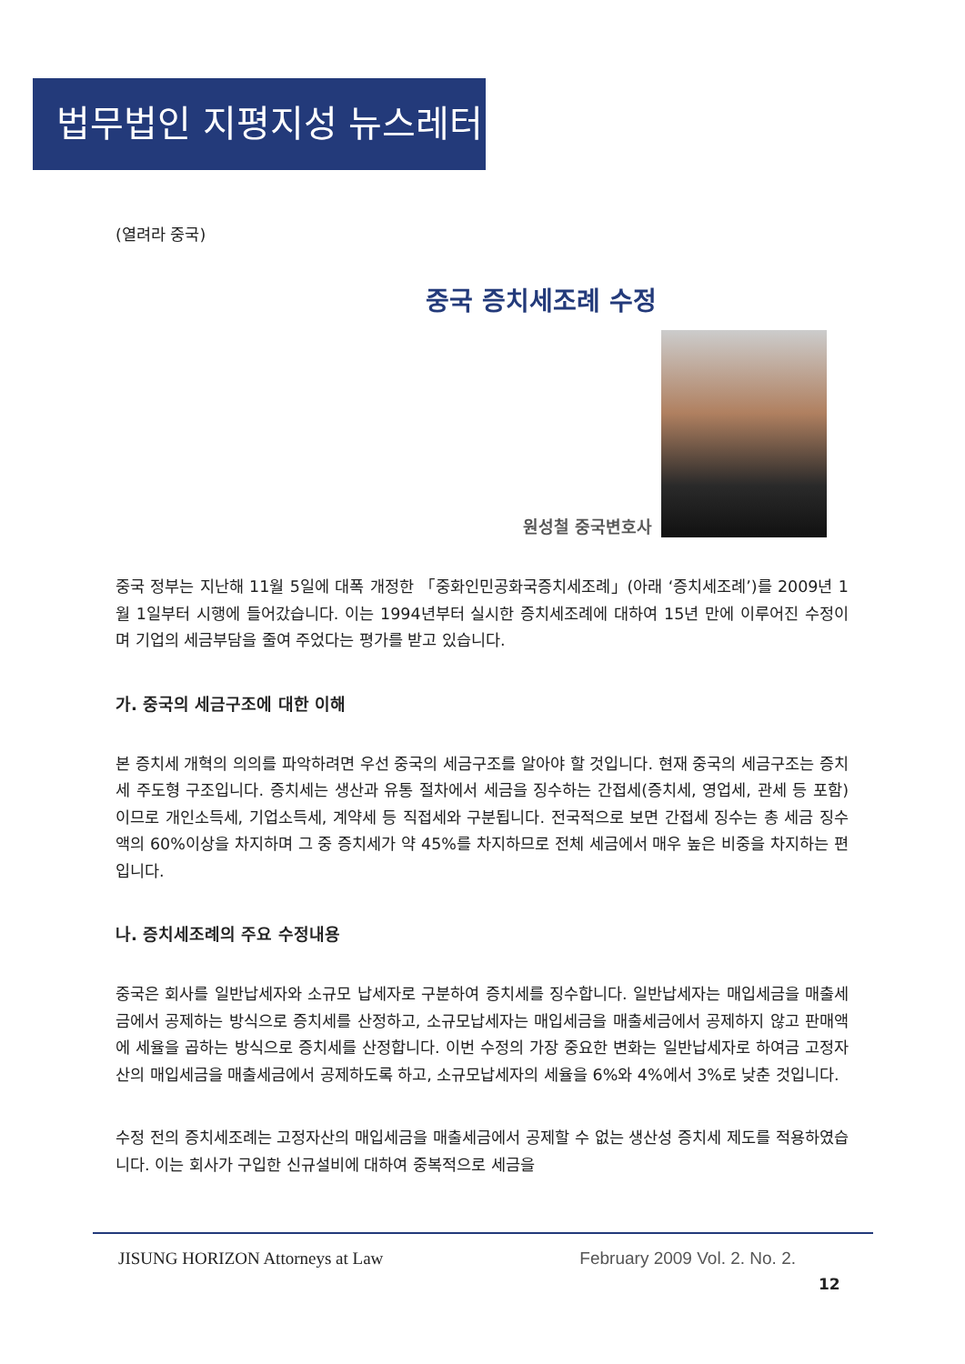법무법인 지평지성 뉴스레터
(열려라 중국)
중국 증치세조례 수정
원성철 중국변호사
중국 정부는 지난해 11월 5일에 대폭 개정한 「중화인민공화국증치세조례」(아래 ‘증치세조례’)를 2009년 1월 1일부터 시행에 들어갔습니다. 이는 1994년부터 실시한 증치세조례에 대하여 15년 만에 이루어진 수정이며 기업의 세금부담을 줄여 주었다는 평가를 받고 있습니다.
가. 중국의 세금구조에 대한 이해
본 증치세 개혁의 의의를 파악하려면 우선 중국의 세금구조를 알아야 할 것입니다. 현재 중국의 세금구조는 증치세 주도형 구조입니다. 증치세는 생산과 유통 절차에서 세금을 징수하는 간접세(증치세, 영업세, 관세 등 포함)이므로 개인소득세, 기업소득세, 계약세 등 직접세와 구분됩니다. 전국적으로 보면 간접세 징수는 총 세금 징수액의 60%이상을 차지하며 그 중 증치세가 약 45%를 차지하므로 전체 세금에서 매우 높은 비중을 차지하는 편입니다.
나. 증치세조례의 주요 수정내용
중국은 회사를 일반납세자와 소규모 납세자로 구분하여 증치세를 징수합니다. 일반납세자는 매입세금을 매출세금에서 공제하는 방식으로 증치세를 산정하고, 소규모납세자는 매입세금을 매출세금에서 공제하지 않고 판매액에 세율을 곱하는 방식으로 증치세를 산정합니다. 이번 수정의 가장 중요한 변화는 일반납세자로 하여금 고정자산의 매입세금을 매출세금에서 공제하도록 하고, 소규모납세자의 세율을 6%와 4%에서 3%로 낮춘 것입니다.
수정 전의 증치세조례는 고정자산의 매입세금을 매출세금에서 공제할 수 없는 생산성 증치세 제도를 적용하였습니다. 이는 회사가 구입한 신규설비에 대하여 중복적으로 세금을
JISUNG HORIZON Attorneys at Law February 2009 Vol. 2. No. 2.
12